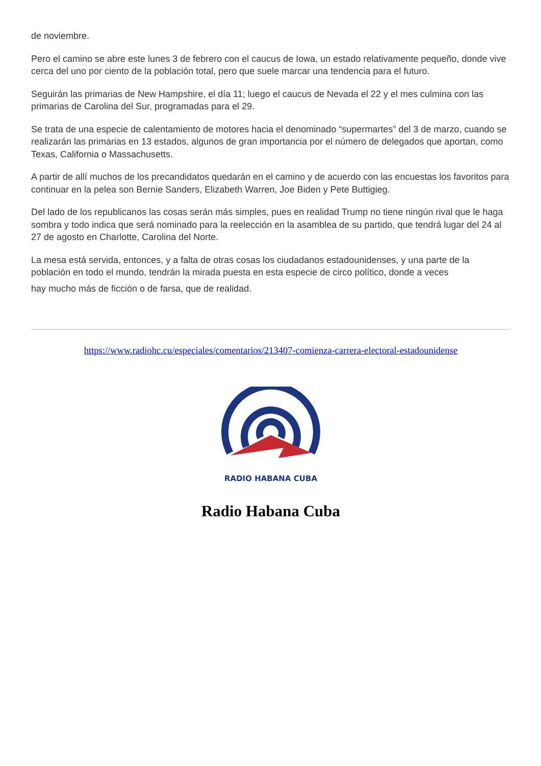de noviembre.
Pero el camino se abre este lunes 3 de febrero con el caucus de Iowa, un estado relativamente pequeño, donde vive cerca del uno por ciento de la población total, pero que suele marcar una tendencia para el futuro.
Seguirán las primarias de New Hampshire, el día 11; luego el caucus de Nevada el 22 y el mes culmina con las primarias de Carolina del Sur, programadas para el 29.
Se trata de una especie de calentamiento de motores hacia el denominado “supermartes” del 3 de marzo, cuando se realizarán las primarias en 13 estados, algunos de gran importancia por el número de delegados que aportan, como Texas, California o Massachusetts.
A partir de allí muchos de los precandidatos quedarán en el camino y de acuerdo con las encuestas los favoritos para continuar en la pelea son Bernie Sanders, Elizabeth Warren, Joe Biden y Pete Buttigieg.
Del lado de los republicanos las cosas serán más simples, pues en realidad Trump no tiene ningún rival que le haga sombra y todo indica que será nominado para la reelección en la asamblea de su partido, que tendrá lugar del 24 al 27 de agosto en Charlotte, Carolina del Norte.
La mesa está servida, entonces, y a falta de otras cosas los ciudadanos estadounidenses, y una parte de la población en todo el mundo, tendrán la mirada puesta en esta especie de circo político, donde a veces
hay mucho más de ficción o de farsa, que de realidad.
https://www.radiohc.cu/especiales/comentarios/213407-comienza-carrera-electoral-estadounidense
RADIO HABANA CUBA
Radio Habana Cuba